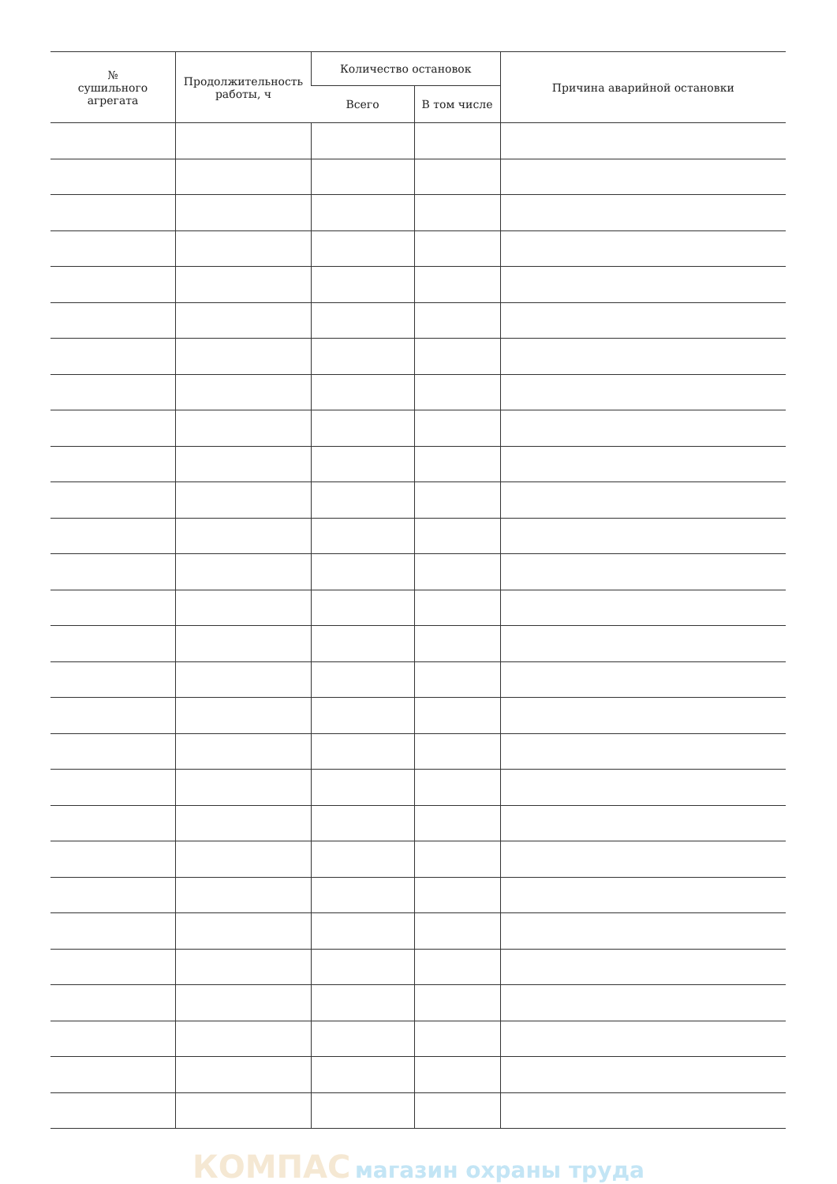| № сушильного агрегата | Продолжительность работы, ч | Количество остановок | | Причина аварийной остановки |
| --- | --- | --- | --- | --- |
| | | Всего | В том числе | |
КОМПАС магазин охраны труда